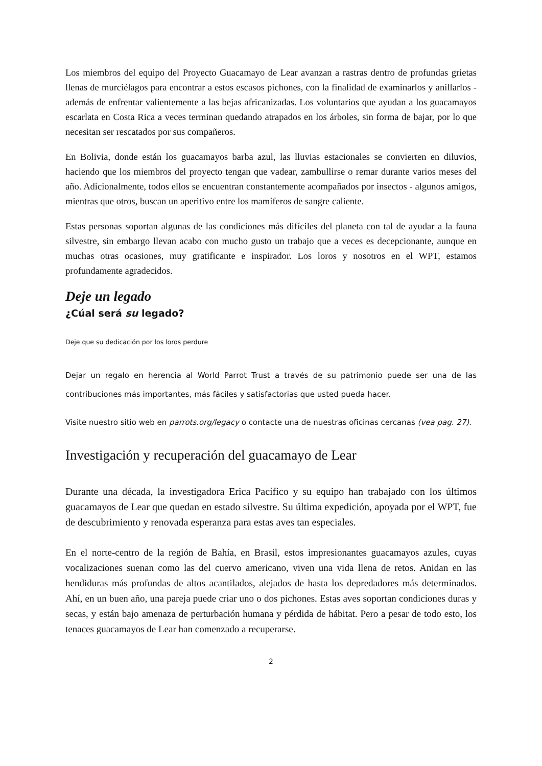Los miembros del equipo del Proyecto Guacamayo de Lear avanzan a rastras dentro de profundas grietas llenas de murciélagos para encontrar a estos escasos pichones, con la finalidad de examinarlos y anillarlos - además de enfrentar valientemente a las bejas africanizadas. Los voluntarios que ayudan a los guacamayos escarlata en Costa Rica a veces terminan quedando atrapados en los árboles, sin forma de bajar, por lo que necesitan ser rescatados por sus compañeros.
En Bolivia, donde están los guacamayos barba azul, las lluvias estacionales se convierten en diluvios, haciendo que los miembros del proyecto tengan que vadear, zambullirse o remar durante varios meses del año. Adicionalmente, todos ellos se encuentran constantemente acompañados por insectos - algunos amigos, mientras que otros, buscan un aperitivo entre los mamíferos de sangre caliente.
Estas personas soportan algunas de las condiciones más difíciles del planeta con tal de ayudar a la fauna silvestre, sin embargo llevan acabo con mucho gusto un trabajo que a veces es decepcionante, aunque en muchas otras ocasiones, muy gratificante e inspirador. Los loros y nosotros en el WPT, estamos profundamente agradecidos.
Deje un legado
¿Cúal será su legado?
Deje que su dedicación por los loros perdure
Dejar un regalo en herencia al World Parrot Trust a través de su patrimonio puede ser una de las contribuciones más importantes, más fáciles y satisfactorias que usted pueda hacer.
Visite nuestro sitio web en parrots.org/legacy o contacte una de nuestras oficinas cercanas (vea pag. 27).
Investigación y recuperación del guacamayo de Lear
Durante una década, la investigadora Erica Pacífico y su equipo han trabajado con los últimos guacamayos de Lear que quedan en estado silvestre. Su última expedición, apoyada por el WPT, fue de descubrimiento y renovada esperanza para estas aves tan especiales.
En el norte-centro de la región de Bahía, en Brasil, estos impresionantes guacamayos azules, cuyas vocalizaciones suenan como las del cuervo americano, viven una vida llena de retos. Anidan en las hendiduras más profundas de altos acantilados, alejados de hasta los depredadores más determinados. Ahí, en un buen año, una pareja puede criar uno o dos pichones. Estas aves soportan condiciones duras y secas, y están bajo amenaza de perturbación humana y pérdida de hábitat. Pero a pesar de todo esto, los tenaces guacamayos de Lear han comenzado a recuperarse.
2